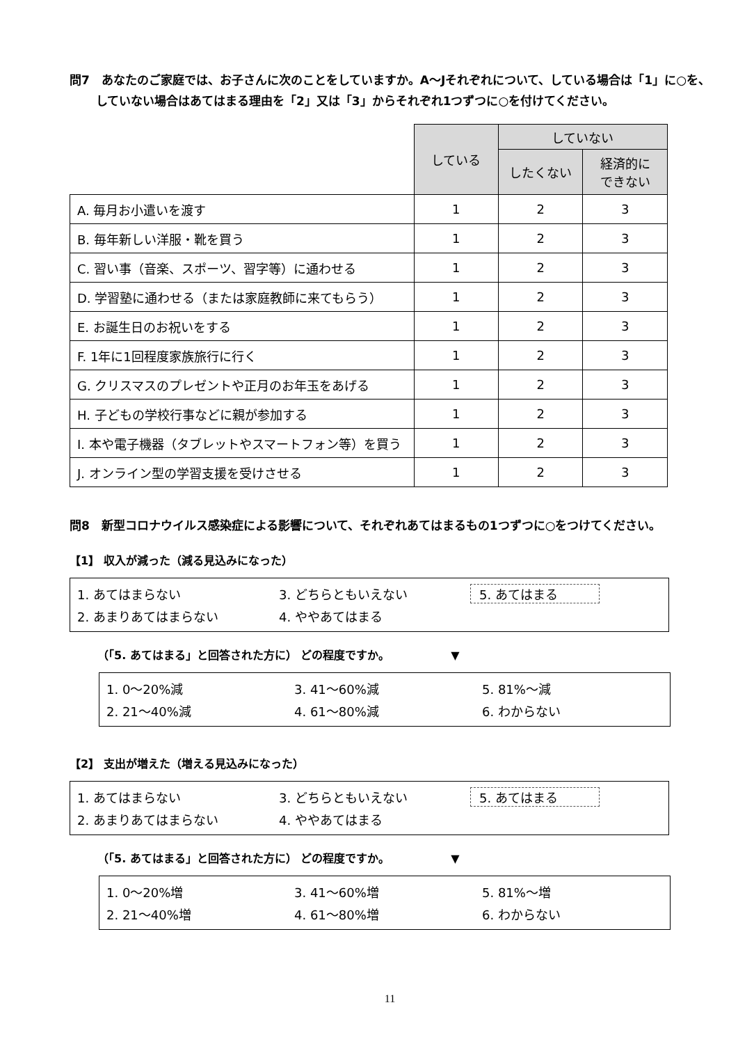問7　あなたのご家庭では、お子さんに次のことをしていますか。A～Jそれぞれについて、している場合は「1」に○を、していない場合はあてはまる理由を「2」又は「3」からそれぞれ1つずつに○を付けてください。
| | している | していない | |
| | | したくない | 経済的に できない |
| A. 毎月お小遣いを渡す | 1 | 2 | 3 |
| B. 毎年新しい洋服・靴を買う | 1 | 2 | 3 |
| C. 習い事（音楽、スポーツ、習字等）に通わせる | 1 | 2 | 3 |
| D. 学習塾に通わせる（または家庭教師に来てもらう） | 1 | 2 | 3 |
| E. お誕生日のお祝いをする | 1 | 2 | 3 |
| F. 1年に1回程度家族旅行に行く | 1 | 2 | 3 |
| G. クリスマスのプレゼントや正月のお年玉をあげる | 1 | 2 | 3 |
| H. 子どもの学校行事などに親が参加する | 1 | 2 | 3 |
| I. 本や電子機器（タブレットやスマートフォン等）を買う | 1 | 2 | 3 |
| J. オンライン型の学習支援を受けさせる | 1 | 2 | 3 |
問8　新型コロナウイルス感染症による影響について、それぞれあてはまるもの1つずつに○をつけてください。
【1】 収入が減った（減る見込みになった）
1. あてはまらない 3. どちらともいえない 5. あてはまる
2. あまりあてはまらない 4. ややあてはまる
（「5. あてはまる」と回答された方に） どの程度ですか。　　　　　　▼
1. 0～20%減 3. 41～60%減 5. 81%～減
2. 21～40%減 4. 61～80%減 6. わからない
【2】 支出が増えた（増える見込みになった）
1. あてはまらない 3. どちらともいえない 5. あてはまる
2. あまりあてはまらない 4. ややあてはまる
（「5. あてはまる」と回答された方に） どの程度ですか。　　　　　　▼
1. 0～20%増 3. 41～60%増 5. 81%～増
2. 21～40%増 4. 61～80%増 6. わからない
11